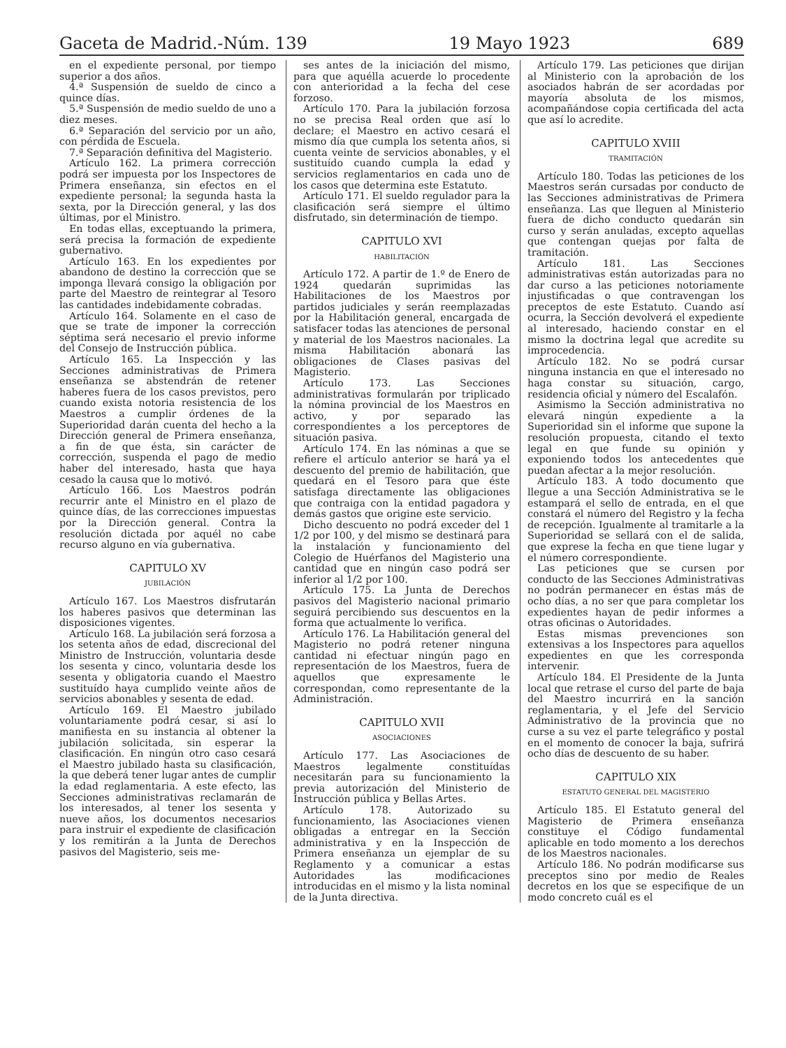Gaceta de Madrid.-Núm. 139 19 Mayo 1923 689
en el expediente personal, por tiempo superior a dos años.
4.ª Suspensión de sueldo de cinco a quince días.
5.ª Suspensión de medio sueldo de uno a diez meses.
6.ª Separación del servicio por un año, con pérdida de Escuela.
7.ª Separación definitiva del Magisterio.
Artículo 162. La primera corrección podrá ser impuesta por los Inspectores de Primera enseñanza, sin efectos en el expediente personal; la segunda hasta la sexta, por la Dirección general, y las dos últimas, por el Ministro.
En todas ellas, exceptuando la primera, será precisa la formación de expediente gubernativo.
Artículo 163. En los expedientes por abandono de destino la corrección que se imponga llevará consigo la obligación por parte del Maestro de reintegrar al Tesoro las cantidades indebidamente cobradas.
Artículo 164. Solamente en el caso de que se trate de imponer la corrección séptima será necesario el previo informe del Consejo de Instrucción pública.
Artículo 165. La Inspección y las Secciones administrativas de Primera enseñanza se abstendrán de retener haberes fuera de los casos previstos, pero cuando exista notoria resistencia de los Maestros a cumplir órdenes de la Superioridad darán cuenta del hecho a la Dirección general de Primera enseñanza, a fin de que ésta, sin carácter de corrección, suspenda el pago de medio haber del interesado, hasta que haya cesado la causa que lo motivó.
Artículo 166. Los Maestros podrán recurrir ante el Ministro en el plazo de quince días, de las correcciones impuestas por la Dirección general. Contra la resolución dictada por aquél no cabe recurso alguno en vía gubernativa.
CAPITULO XV
JUBILACIÓN
Artículo 167. Los Maestros disfrutarán los haberes pasivos que determinan las disposiciones vigentes.
Artículo 168. La jubilación será forzosa a los setenta años de edad, discrecional del Ministro de Instrucción, voluntaria desde los sesenta y cinco, voluntaria desde los sesenta y obligatoria cuando el Maestro sustituído haya cumplido veinte años de servicios abonables y sesenta de edad.
Artículo 169. El Maestro jubilado voluntariamente podrá cesar, si así lo manifiesta en su instancia al obtener la jubilación solicitada, sin esperar la clasificación. En ningún otro caso cesará el Maestro jubilado hasta su clasificación, la que deberá tener lugar antes de cumplir la edad reglamentaria. A este efecto, las Secciones administrativas reclamarán de los interesados, al tener los sesenta y nueve años, los documentos necesarios para instruir el expediente de clasificación y los remitirán a la Junta de Derechos pasivos del Magisterio, seis me-
ses antes de la iniciación del mismo, para que aquélla acuerde lo procedente con anterioridad a la fecha del cese forzoso.
Artículo 170. Para la jubilación forzosa no se precisa Real orden que así lo declare; el Maestro en activo cesará el mismo día que cumpla los setenta años, si cuenta veinte de servicios abonables, y el sustituído cuando cumpla la edad y servicios reglamentarios en cada uno de los casos que determina este Estatuto.
Artículo 171. El sueldo regulador para la clasificación será siempre el último disfrutado, sin determinación de tiempo.
CAPITULO XVI
HABILITACIÓN
Artículo 172. A partir de 1.º de Enero de 1924 quedarán suprimidas las Habilitaciones de los Maestros por partidos judiciales y serán reemplazadas por la Habilitación general, encargada de satisfacer todas las atenciones de personal y material de los Maestros nacionales. La misma Habilitación abonará las obligaciones de Clases pasivas del Magisterio.
Artículo 173. Las Secciones administrativas formularán por triplicado la nómina provincial de los Maestros en activo, y por separado las correspondientes a los perceptores de situación pasiva.
Artículo 174. En las nóminas a que se refiere el artículo anterior se hará ya el descuento del premio de habilitación, que quedará en el Tesoro para que éste satisfaga directamente las obligaciones que contraiga con la entidad pagadora y demás gastos que origine este servicio.
Dicho descuento no podrá exceder del 1 1/2 por 100, y del mismo se destinará para la instalación y funcionamiento del Colegio de Huérfanos del Magisterio una cantidad que en ningún caso podrá ser inferior al 1/2 por 100.
Artículo 175. La Junta de Derechos pasivos del Magisterio nacional primario seguirá percibiendo sus descuentos en la forma que actualmente lo verifica.
Artículo 176. La Habilitación general del Magisterio no podrá retener ninguna cantidad ni efectuar ningún pago en representación de los Maestros, fuera de aquellos que expresamente le correspondan, como representante de la Administración.
CAPITULO XVII
ASOCIACIONES
Artículo 177. Las Asociaciones de Maestros legalmente constituídas necesitarán para su funcionamiento la previa autorización del Ministerio de Instrucción pública y Bellas Artes.
Artículo 178. Autorizado su funcionamiento, las Asociaciones vienen obligadas a entregar en la Sección administrativa y en la Inspección de Primera enseñanza un ejemplar de su Reglamento y a comunicar a estas Autoridades las modificaciones introducidas en el mismo y la lista nominal de la Junta directiva.
Artículo 179. Las peticiones que dirijan al Ministerio con la aprobación de los asociados habrán de ser acordadas por mayoría absoluta de los mismos, acompañándose copia certificada del acta que así lo acredite.
CAPITULO XVIII
TRAMITACIÓN
Artículo 180. Todas las peticiones de los Maestros serán cursadas por conducto de las Secciones administrativas de Primera enseñanza. Las que lleguen al Ministerio fuera de dicho conducto quedarán sin curso y serán anuladas, excepto aquellas que contengan quejas por falta de tramitación.
Artículo 181. Las Secciones administrativas están autorizadas para no dar curso a las peticiones notoriamente injustificadas o que contravengan los preceptos de este Estatuto. Cuando así ocurra, la Sección devolverá el expediente al interesado, haciendo constar en el mismo la doctrina legal que acredite su improcedencia.
Artículo 182. No se podrá cursar ninguna instancia en que el interesado no haga constar su situación, cargo, residencia oficial y número del Escalafón.
Asimismo la Sección administrativa no elevará ningún expediente a la Superioridad sin el informe que supone la resolución propuesta, citando el texto legal en que funde su opinión y exponiendo todos los antecedentes que puedan afectar a la mejor resolución.
Artículo 183. A todo documento que llegue a una Sección Administrativa se le estampará el sello de entrada, en el que constará el número del Registro y la fecha de recepción. Igualmente al tramitarle a la Superioridad se sellará con el de salida, que exprese la fecha en que tiene lugar y el número correspondiente.
Las peticiones que se cursen por conducto de las Secciones Administrativas no podrán permanecer en éstas más de ocho días, a no ser que para completar los expedientes hayan de pedir informes a otras oficinas o Autoridades.
Estas mismas prevenciones son extensivas a los Inspectores para aquellos expedientes en que les corresponda intervenir.
Artículo 184. El Presidente de la Junta local que retrase el curso del parte de baja del Maestro incurrirá en la sanción reglamentaria, y el Jefe del Servicio Administrativo de la provincia que no curse a su vez el parte telegráfico y postal en el momento de conocer la baja, sufrirá ocho días de descuento de su haber.
CAPITULO XIX
ESTATUTO GENERAL DEL MAGISTERIO
Artículo 185. El Estatuto general del Magisterio de Primera enseñanza constituye el Código fundamental aplicable en todo momento a los derechos de los Maestros nacionales.
Artículo 186. No podrán modificarse sus preceptos sino por medio de Reales decretos en los que se especifique de un modo concreto cuál es el